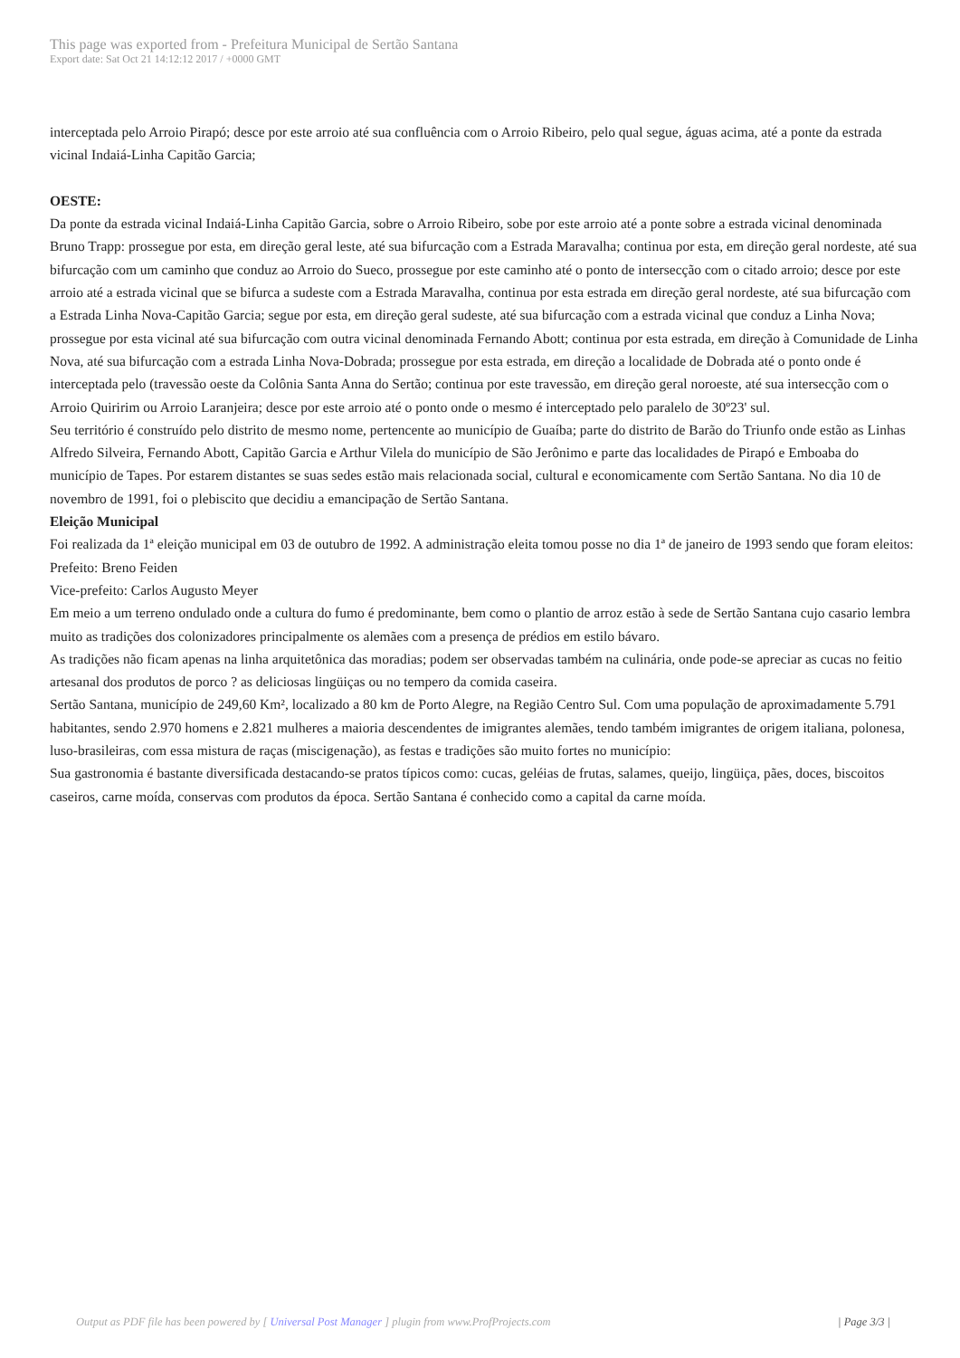This page was exported from - Prefeitura Municipal de Sertão Santana
Export date: Sat Oct 21 14:12:12 2017 / +0000 GMT
interceptada pelo Arroio Pirapó; desce por este arroio até sua confluência com o Arroio Ribeiro, pelo qual segue, águas acima, até a ponte da estrada vicinal Indaiá-Linha Capitão Garcia;
OESTE:
Da ponte da estrada vicinal Indaiá-Linha Capitão Garcia, sobre o Arroio Ribeiro, sobe por este arroio até a ponte sobre a estrada vicinal denominada Bruno Trapp: prossegue por esta, em direção geral leste, até sua bifurcação com a Estrada Maravalha; continua por esta, em direção geral nordeste, até sua bifurcação com um caminho que conduz ao Arroio do Sueco, prossegue por este caminho até o ponto de intersecção com o citado arroio; desce por este arroio até a estrada vicinal que se bifurca a sudeste com a Estrada Maravalha, continua por esta estrada em direção geral nordeste, até sua bifurcação com a Estrada Linha Nova-Capitão Garcia; segue por esta, em direção geral sudeste, até sua bifurcação com a estrada vicinal que conduz a Linha Nova; prossegue por esta vicinal até sua bifurcação com outra vicinal denominada Fernando Abott; continua por esta estrada, em direção à Comunidade de Linha Nova, até sua bifurcação com a estrada Linha Nova-Dobrada; prossegue por esta estrada, em direção a localidade de Dobrada até o ponto onde é interceptada pelo (travessão oeste da Colônia Santa Anna do Sertão; continua por este travessão, em direção geral noroeste, até sua intersecção com o Arroio Quiririm ou Arroio Laranjeira; desce por este arroio até o ponto onde o mesmo é interceptado pelo paralelo de 30º23' sul.
Seu território é construído pelo distrito de mesmo nome, pertencente ao município de Guaíba; parte do distrito de Barão do Triunfo onde estão as Linhas Alfredo Silveira, Fernando Abott, Capitão Garcia e Arthur Vilela do município de São Jerônimo e parte das localidades de Pirapó e Emboaba do município de Tapes. Por estarem distantes se suas sedes estão mais relacionada social, cultural e economicamente com Sertão Santana. No dia 10 de novembro de 1991, foi o plebiscito que decidiu a emancipação de Sertão Santana.
Eleição Municipal
Foi realizada da 1ª eleição municipal em 03 de outubro de 1992. A administração eleita tomou posse no dia 1ª de janeiro de 1993 sendo que foram eleitos:
Prefeito: Breno Feiden
Vice-prefeito: Carlos Augusto Meyer
Em meio a um terreno ondulado onde a cultura do fumo é predominante, bem como o plantio de arroz estão à sede de Sertão Santana cujo casario lembra muito as tradições dos colonizadores principalmente os alemães com a presença de prédios em estilo bávaro.
As tradições não ficam apenas na linha arquitetônica das moradias; podem ser observadas também na culinária, onde pode-se apreciar as cucas no feitio artesanal dos produtos de porco ? as deliciosas lingüiças ou no tempero da comida caseira.
Sertão Santana, município de 249,60 Km², localizado a 80 km de Porto Alegre, na Região Centro Sul. Com uma população de aproximadamente 5.791 habitantes, sendo 2.970 homens e 2.821 mulheres a maioria descendentes de imigrantes alemães, tendo também imigrantes de origem italiana, polonesa, luso-brasileiras, com essa mistura de raças (miscigenação), as festas e tradições são muito fortes no município:
Sua gastronomia é bastante diversificada destacando-se pratos típicos como: cucas, geléias de frutas, salames, queijo, lingüiça, pães, doces, biscoitos caseiros, carne moída, conservas com produtos da época. Sertão Santana é conhecido como a capital da carne moída.
Output as PDF file has been powered by [ Universal Post Manager ] plugin from www.ProfProjects.com | Page 3/3 |